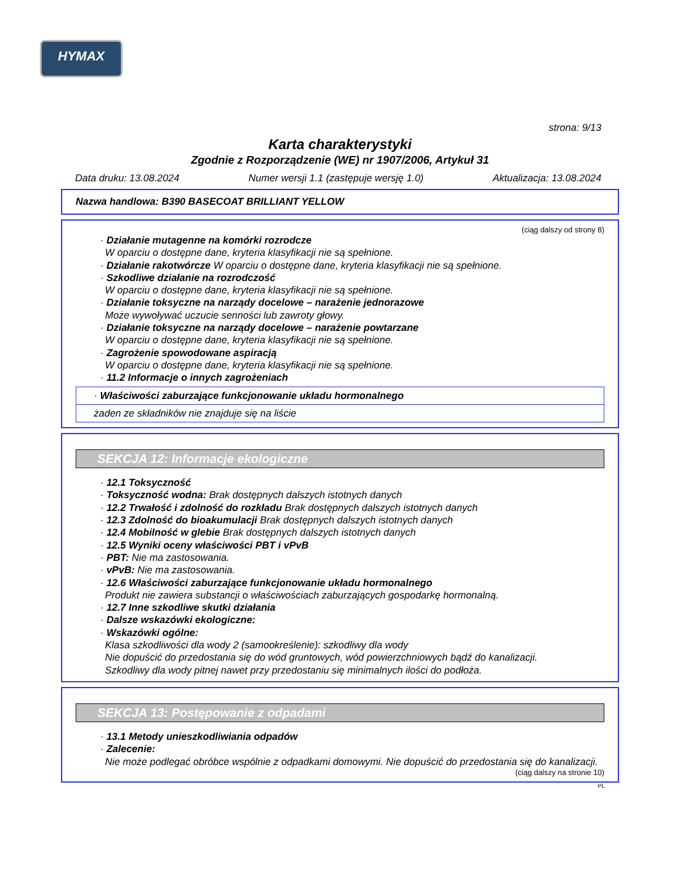HYMAX
strona: 9/13
Karta charakterystyki
Zgodnie z Rozporządzenie (WE) nr 1907/2006, Artykuł 31
Data druku: 13.08.2024 Numer wersji 1.1 (zastępuje wersję 1.0) Aktualizacja: 13.08.2024
Nazwa handlowa: B390 BASECOAT BRILLIANT YELLOW
(ciąg dalszy od strony 8)
· Działanie mutagenne na komórki rozrodcze
W oparciu o dostępne dane, kryteria klasyfikacji nie są spełnione.
· Działanie rakotwórcze W oparciu o dostępne dane, kryteria klasyfikacji nie są spełnione.
· Szkodliwe działanie na rozrodczość
W oparciu o dostępne dane, kryteria klasyfikacji nie są spełnione.
· Działanie toksyczne na narządy docelowe – narażenie jednorazowe
Może wywoływać uczucie senności lub zawroty głowy.
· Działanie toksyczne na narządy docelowe – narażenie powtarzane
W oparciu o dostępne dane, kryteria klasyfikacji nie są spełnione.
· Zagrożenie spowodowane aspiracją
W oparciu o dostępne dane, kryteria klasyfikacji nie są spełnione.
· 11.2 Informacje o innych zagrożeniach
· Właściwości zaburzające funkcjonowanie układu hormonalnego
żaden ze składników nie znajduje się na liście
SEKCJA 12: Informacje ekologiczne
· 12.1 Toksyczność
· Toksyczność wodna: Brak dostępnych dalszych istotnych danych
· 12.2 Trwałość i zdolność do rozkładu Brak dostępnych dalszych istotnych danych
· 12.3 Zdolność do bioakumulacji Brak dostępnych dalszych istotnych danych
· 12.4 Mobilność w glebie Brak dostępnych dalszych istotnych danych
· 12.5 Wyniki oceny właściwości PBT i vPvB
· PBT: Nie ma zastosowania.
· vPvB: Nie ma zastosowania.
· 12.6 Właściwości zaburzające funkcjonowanie układu hormonalnego
Produkt nie zawiera substancji o właściwościach zaburzających gospodarkę hormonalną.
· 12.7 Inne szkodliwe skutki działania
· Dalsze wskazówki ekologiczne:
· Wskazówki ogólne:
Klasa szkodliwości dla wody 2 (samookreślenie): szkodliwy dla wody
Nie dopuścić do przedostania się do wód gruntowych, wód powierzchniowych bądź do kanalizacji.
Szkodliwy dla wody pitnej nawet przy przedostaniu się minimalnych ilości do podłoża.
SEKCJA 13: Postępowanie z odpadami
· 13.1 Metody unieszkodliwiania odpadów
· Zalecenie:
Nie może podlegać obróbce wspólnie z odpadkami domowymi. Nie dopuścić do przedostania się do kanalizacji.
(ciąg dalszy na stronie 10)
PL